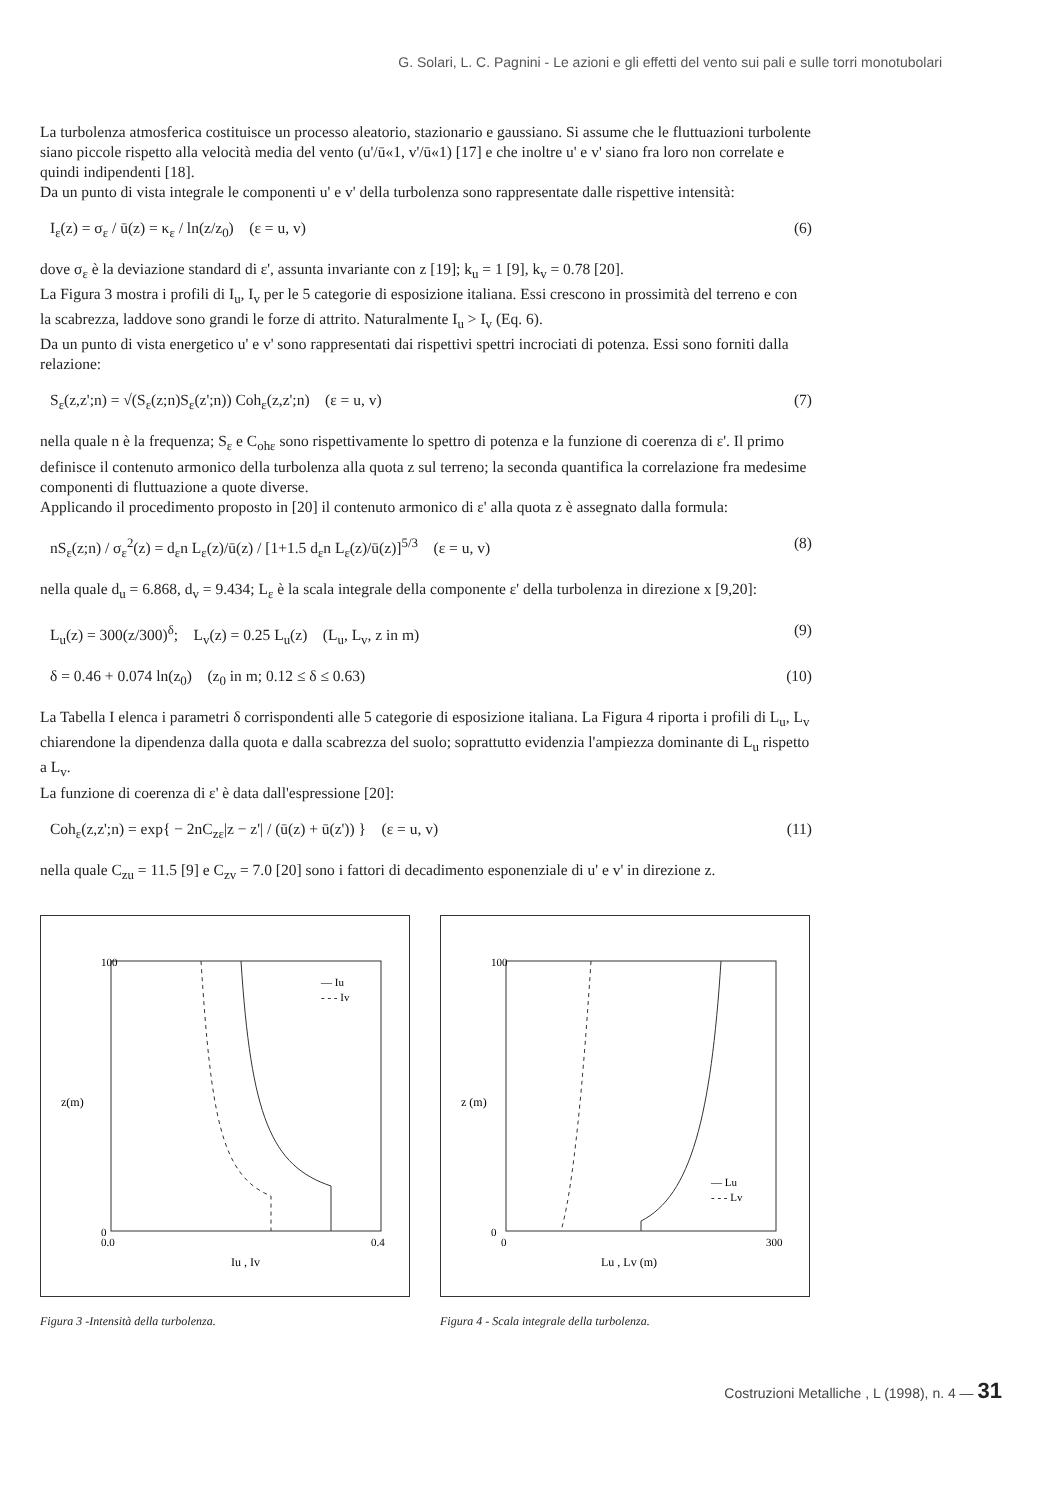G. Solari, L. C. Pagnini - Le azioni e gli effetti del vento sui pali e sulle torri monotubolari
La turbolenza atmosferica costituisce un processo aleatorio, stazionario e gaussiano. Si assume che le fluttuazioni turbolente siano piccole rispetto alla velocità media del vento (u'/ū«1, v'/ū«1) [17] e che inoltre u' e v' siano fra loro non correlate e quindi indipendenti [18].
Da un punto di vista integrale le componenti u' e v' della turbolenza sono rappresentate dalle rispettive intensità:
I<sub>ε</sub>(z) = σ<sub>ε</sub> / ū(z) = κ<sub>ε</sub> / ln(z/z<sub>0</sub>) (ε = u, v) (6)
dove σ<sub>ε</sub> è la deviazione standard di ε', assunta invariante con z [19]; k<sub>u</sub> = 1 [9], k<sub>v</sub> = 0.78 [20].
La Figura 3 mostra i profili di I<sub>u</sub>, I<sub>v</sub> per le 5 categorie di esposizione italiana. Essi crescono in prossimità del terreno e con la scabrezza, laddove sono grandi le forze di attrito. Naturalmente I<sub>u</sub> > I<sub>v</sub> (Eq. 6).
Da un punto di vista energetico u' e v' sono rappresentati dai rispettivi spettri incrociati di potenza. Essi sono forniti dalla relazione:
S<sub>ε</sub>(z,z';n) = √(S<sub>ε</sub>(z;n)S<sub>ε</sub>(z';n)) Coh<sub>ε</sub>(z,z';n) (ε = u, v) (7)
nella quale n è la frequenza; S<sub>ε</sub> e C<sub>ohε</sub> sono rispettivamente lo spettro di potenza e la funzione di coerenza di ε'. Il primo definisce il contenuto armonico della turbolenza alla quota z sul terreno; la seconda quantifica la correlazione fra medesime componenti di fluttuazione a quote diverse.
Applicando il procedimento proposto in [20] il contenuto armonico di ε' alla quota z è assegnato dalla formula:
nS<sub>ε</sub>(z;n) / σ<sub>ε</sub><sup>2</sup>(z) = d<sub>ε</sub>n L<sub>ε</sub>(z)/ū(z) / [1+1.5 d<sub>ε</sub>n L<sub>ε</sub>(z)/ū(z)]<sup>5/3</sup> (ε = u, v) (8)
nella quale d<sub>u</sub> = 6.868, d<sub>v</sub> = 9.434; L<sub>ε</sub> è la scala integrale della componente ε' della turbolenza in direzione x [9,20]:
L<sub>u</sub>(z) = 300(z/300)<sup>δ</sup>; L<sub>v</sub>(z) = 0.25 L<sub>u</sub>(z) (L<sub>u</sub>, L<sub>v</sub>, z in m) (9)
δ = 0.46 + 0.074 ln(z<sub>0</sub>) (z<sub>0</sub> in m; 0.12 ≤ δ ≤ 0.63) (10)
La Tabella I elenca i parametri δ corrispondenti alle 5 categorie di esposizione italiana. La Figura 4 riporta i profili di L<sub>u</sub>, L<sub>v</sub> chiarendone la dipendenza dalla quota e dalla scabrezza del suolo; soprattutto evidenzia l'ampiezza dominante di L<sub>u</sub> rispetto a L<sub>v</sub>.
La funzione di coerenza di ε' è data dall'espressione [20]:
Coh<sub>ε</sub>(z,z';n) = exp{ − 2nC<sub>zε</sub>|z − z'| / (ū(z) + ū(z')) } (ε = u, v) (11)
nella quale C<sub>zu</sub> = 11.5 [9] e C<sub>zv</sub> = 7.0 [20] sono i fattori di decadimento esponenziale di u' e v' in direzione z.
z(m)
100
0
0.0
0.4
Iu , Iv
— Iu
- - - Iv
Figura 3 -Intensità della turbolenza.
z (m)
100
0
0
300
Lu , Lv (m)
— Lu
- - - Lv
Figura 4 - Scala integrale della turbolenza.
Costruzioni Metalliche , L (1998), n. 4 — 31